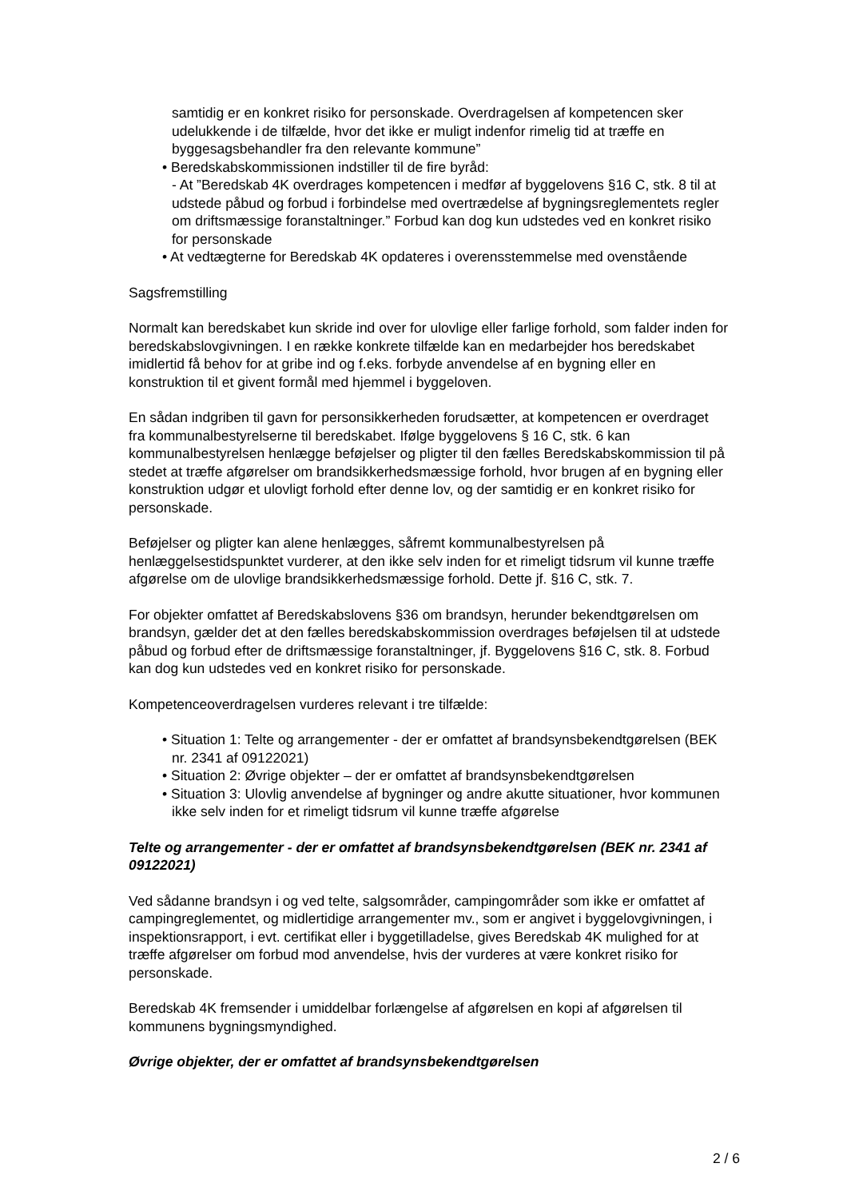samtidig er en konkret risiko for personskade. Overdragelsen af kompetencen sker udelukkende i de tilfælde, hvor det ikke er muligt indenfor rimelig tid at træffe en byggesagsbehandler fra den relevante kommune”
• Beredskabskommissionen indstiller til de fire byråd:
- At ”Beredskab 4K overdrages kompetencen i medfør af byggelovens §16 C, stk. 8 til at udstede påbud og forbud i forbindelse med overtrædelse af bygningsreglementets regler om driftsmæssige foranstaltninger.” Forbud kan dog kun udstedes ved en konkret risiko for personskade
• At vedtægterne for Beredskab 4K opdateres i overensstemmelse med ovenstående
Sagsfremstilling
Normalt kan beredskabet kun skride ind over for ulovlige eller farlige forhold, som falder inden for beredskabslovgivningen. I en række konkrete tilfælde kan en medarbejder hos beredskabet imidlertid få behov for at gribe ind og f.eks. forbyde anvendelse af en bygning eller en konstruktion til et givent formål med hjemmel i byggeloven.
En sådan indgriben til gavn for personsikkerheden forudsætter, at kompetencen er overdraget fra kommunalbestyrelserne til beredskabet. Ifølge byggelovens § 16 C, stk. 6 kan kommunalbestyrelsen henlægge beføjelser og pligter til den fælles Beredskabskommission til på stedet at træffe afgørelser om brandsikkerhedsmæssige forhold, hvor brugen af en bygning eller konstruktion udgør et ulovligt forhold efter denne lov, og der samtidig er en konkret risiko for personskade.
Beføjelser og pligter kan alene henlægges, såfremt kommunalbestyrelsen på henlæggelsestidspunktet vurderer, at den ikke selv inden for et rimeligt tidsrum vil kunne træffe afgørelse om de ulovlige brandsikkerhedsmæssige forhold. Dette jf. §16 C, stk. 7.
For objekter omfattet af Beredskabslovens §36 om brandsyn, herunder bekendtgørelsen om brandsyn, gælder det at den fælles beredskabskommission overdrages beføjelsen til at udstede påbud og forbud efter de driftsmæssige foranstaltninger, jf. Byggelovens §16 C, stk. 8. Forbud kan dog kun udstedes ved en konkret risiko for personskade.
Kompetenceoverdragelsen vurderes relevant i tre tilfælde:
• Situation 1: Telte og arrangementer - der er omfattet af brandsynsbekendtgørelsen (BEK nr. 2341 af 09122021)
• Situation 2: Øvrige objekter – der er omfattet af brandsynsbekendtgørelsen
• Situation 3: Ulovlig anvendelse af bygninger og andre akutte situationer, hvor kommunen ikke selv inden for et rimeligt tidsrum vil kunne træffe afgørelse
Telte og arrangementer - der er omfattet af brandsynsbekendtgørelsen (BEK nr. 2341 af 09122021)
Ved sådanne brandsyn i og ved telte, salgsområder, campingområder som ikke er omfattet af campingreglementet, og midlertidige arrangementer mv., som er angivet i byggelovgivningen, i inspektionsrapport, i evt. certifikat eller i byggetilladelse, gives Beredskab 4K mulighed for at træffe afgørelser om forbud mod anvendelse, hvis der vurderes at være konkret risiko for personskade.
Beredskab 4K fremsender i umiddelbar forlængelse af afgørelsen en kopi af afgørelsen til kommunens bygningsmyndighed.
Øvrige objekter, der er omfattet af brandsynsbekendtgørelsen
2 / 6